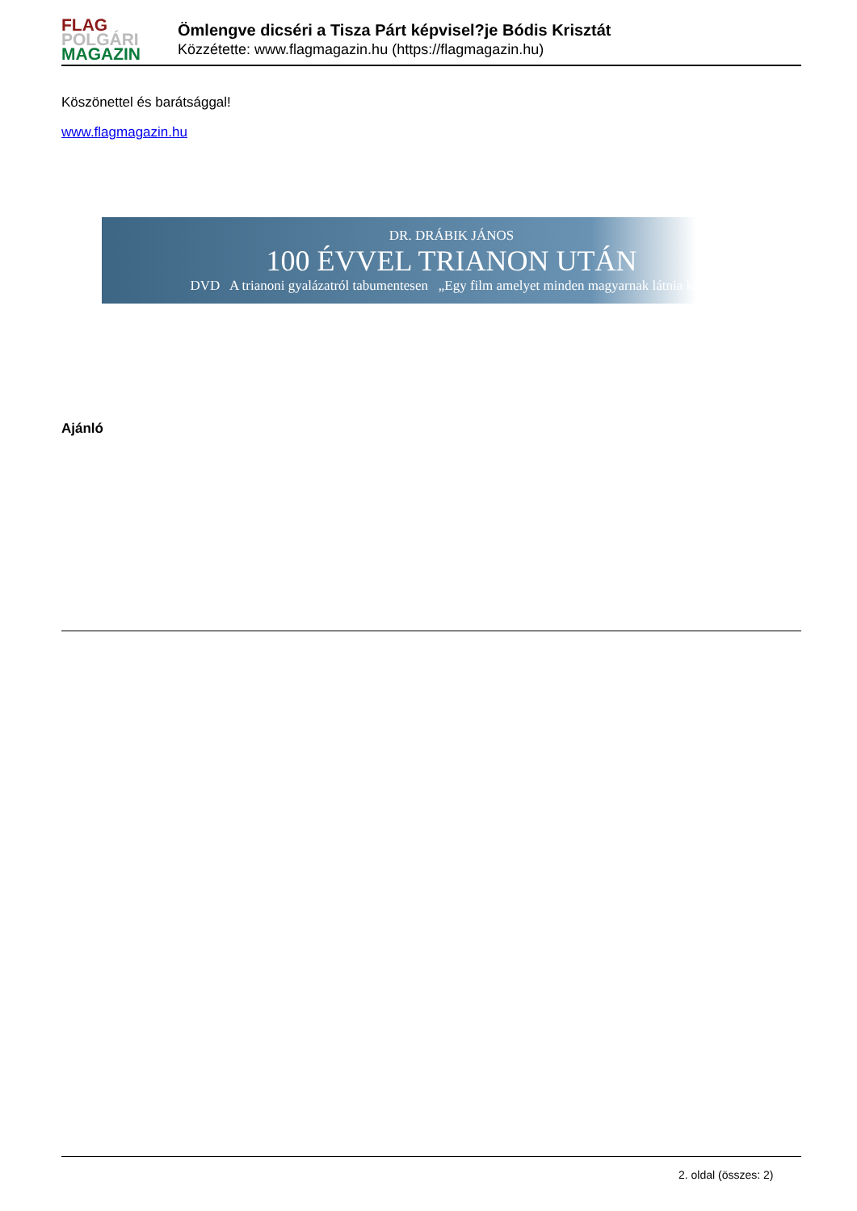FLAG
POLGÁRI
MAGAZIN
Ömlengve dicséri a Tisza Párt képvisel?je Bódis Krisztát
Közzétette: www.flagmagazin.hu (https://flagmagazin.hu)
Köszönettel és barátsággal!
www.flagmagazin.hu
DR. DRÁBIK JÁNOS
100 ÉVVEL TRIANON UTÁN
DVD A trianoni gyalázatról tabumentesen „Egy film amelyet minden magyarnak látnia kell”
Ajánló
2. oldal (összes: 2)